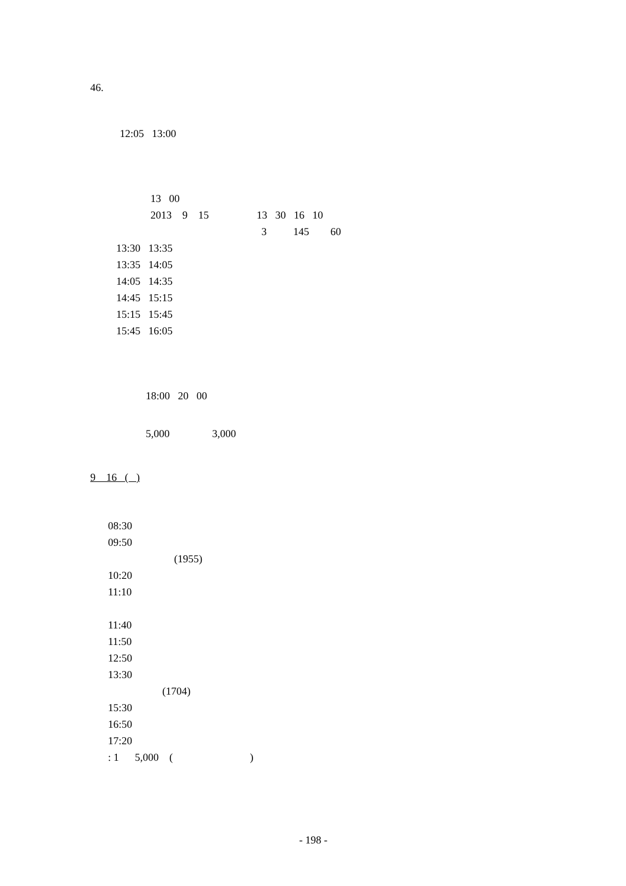46.
12:05 13:00
13 00
2013 9 15 13 30 16 10
3 145 60
13:30 13:35
13:35 14:05
14:05 14:35
14:45 15:15
15:15 15:45
15:45 16:05
18:00 20 00
5,000 3,000
9 16 ( )
08:30
09:50
(1955)
10:20
11:10
11:40
11:50
12:50
13:30
(1704)
15:30
16:50
17:20
: 1 5,000 ( )
- 198 -